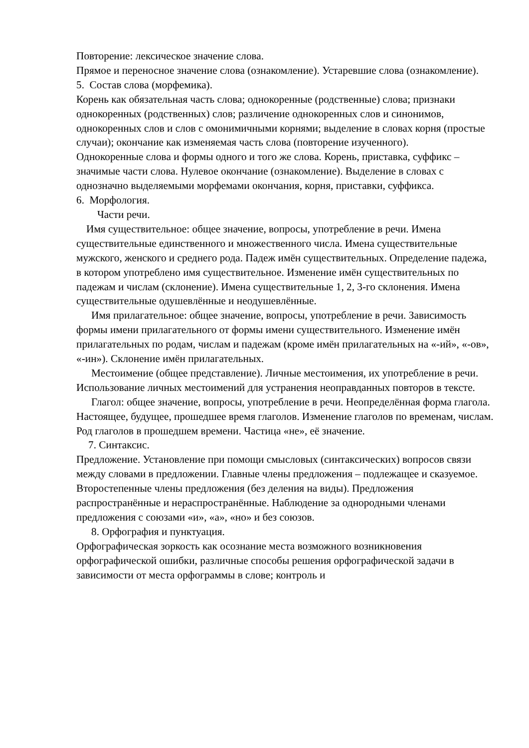Повторение: лексическое значение слова.
Прямое и переносное значение слова (ознакомление). Устаревшие слова (ознакомление).
5. Состав слова (морфемика).
Корень как обязательная часть слова; однокоренные (родственные) слова; признаки однокоренных (родственных) слов; различение однокоренных слов и синонимов, однокоренных слов и слов с омонимичными корнями; выделение в словах корня (простые случаи); окончание как изменяемая часть слова (повторение изученного).
Однокоренные слова и формы одного и того же слова. Корень, приставка, суффикс – значимые части слова. Нулевое окончание (ознакомление). Выделение в словах с однозначно выделяемыми морфемами окончания, корня, приставки, суффикса.
6. Морфология.
Части речи.
Имя существительное: общее значение, вопросы, употребление в речи. Имена существительные единственного и множественного числа. Имена существительные мужского, женского и среднего рода. Падеж имён существительных. Определение падежа, в котором употреблено имя существительное. Изменение имён существительных по падежам и числам (склонение). Имена существительные 1, 2, 3-го склонения. Имена существительные одушевлённые и неодушевлённые.
Имя прилагательное: общее значение, вопросы, употребление в речи. Зависимость формы имени прилагательного от формы имени существительного. Изменение имён прилагательных по родам, числам и падежам (кроме имён прилагательных на «-ий», «-ов», «-ин»). Склонение имён прилагательных.
Местоимение (общее представление). Личные местоимения, их употребление в речи. Использование личных местоимений для устранения неоправданных повторов в тексте.
Глагол: общее значение, вопросы, употребление в речи. Неопределённая форма глагола. Настоящее, будущее, прошедшее время глаголов. Изменение глаголов по временам, числам. Род глаголов в прошедшем времени. Частица «не», её значение.
7. Синтаксис.
Предложение. Установление при помощи смысловых (синтаксических) вопросов связи между словами в предложении. Главные члены предложения – подлежащее и сказуемое. Второстепенные члены предложения (без деления на виды). Предложения распространённые и нераспространённые. Наблюдение за однородными членами предложения с союзами «и», «а», «но» и без союзов.
8. Орфография и пунктуация.
Орфографическая зоркость как осознание места возможного возникновения орфографической ошибки, различные способы решения орфографической задачи в зависимости от места орфограммы в слове; контроль и